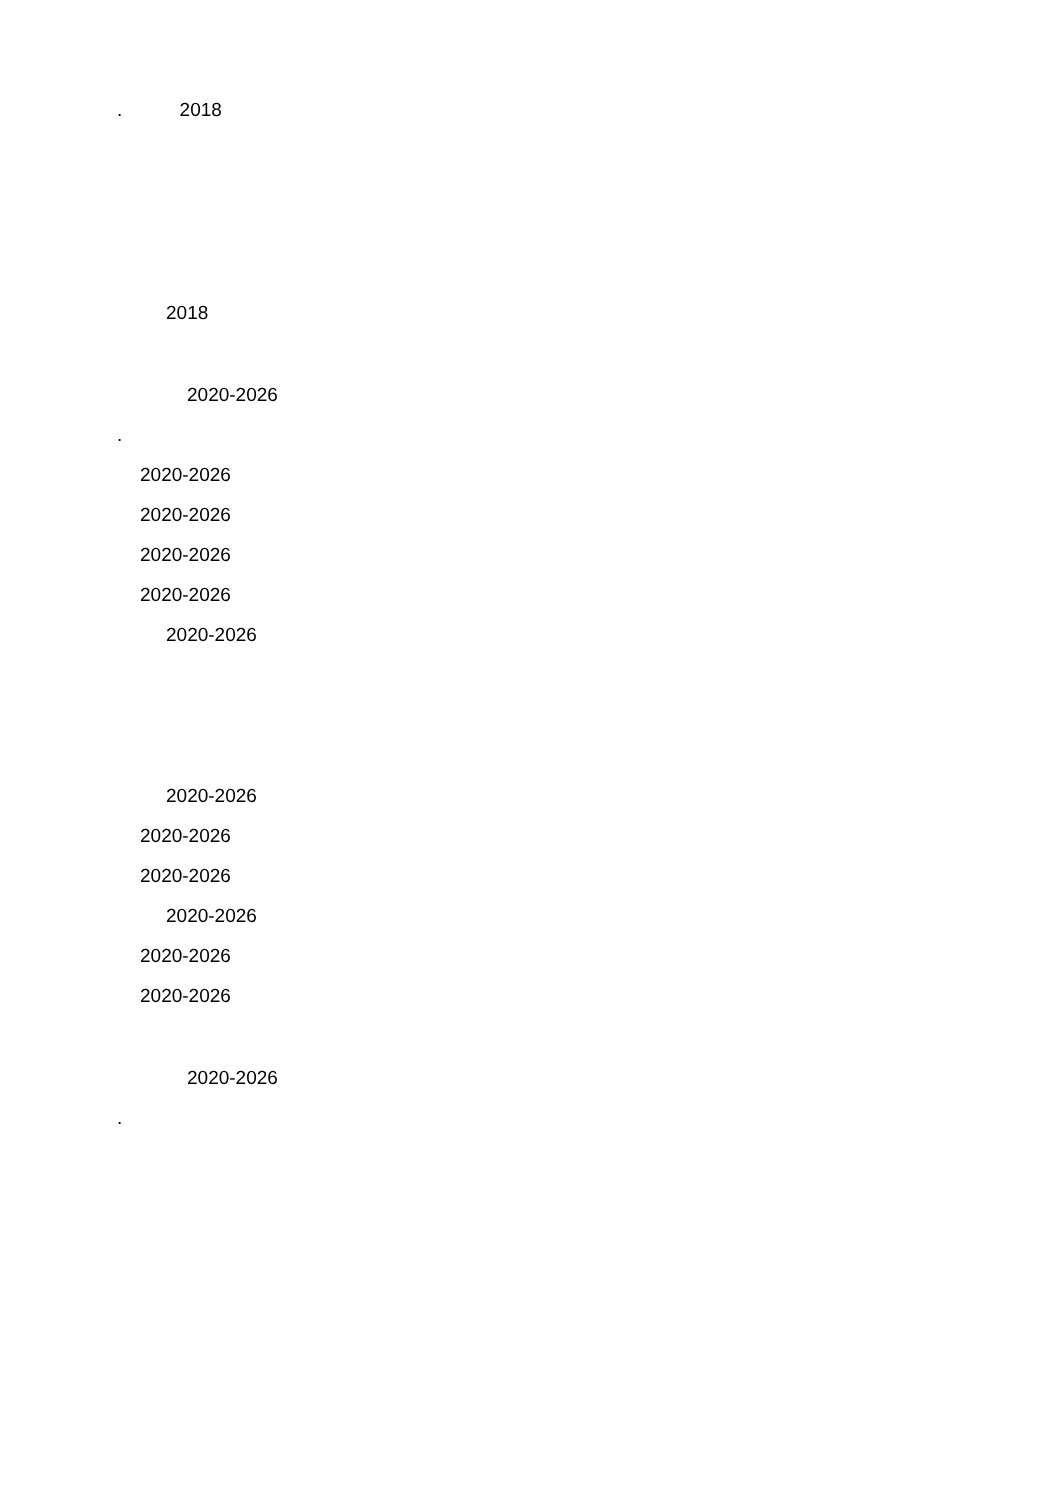. 2018
2018
2020-2026
.
2020-2026
2020-2026
2020-2026
2020-2026
2020-2026
2020-2026
2020-2026
2020-2026
2020-2026
2020-2026
2020-2026
2020-2026
.